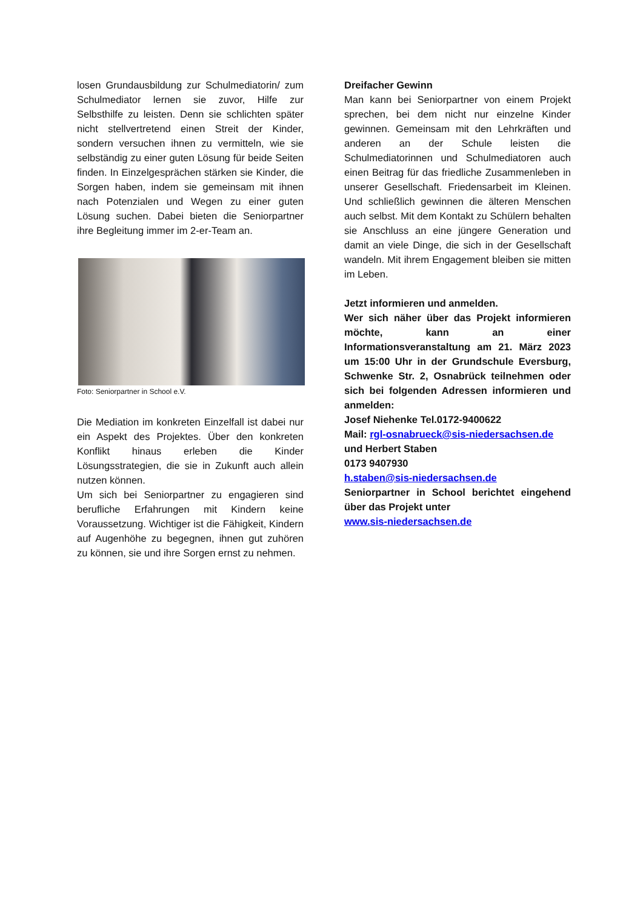losen Grundausbildung zur Schulmediatorin/ zum Schulmediator lernen sie zuvor, Hilfe zur Selbsthilfe zu leisten. Denn sie schlichten später nicht stellvertretend einen Streit der Kinder, sondern versuchen ihnen zu vermitteln, wie sie selbständig zu einer guten Lösung für beide Seiten finden. In Einzelgesprächen stärken sie Kinder, die Sorgen haben, indem sie gemeinsam mit ihnen nach Potenzialen und Wegen zu einer guten Lösung suchen. Dabei bieten die Seniorpartner ihre Begleitung immer im 2-er-Team an.
Foto: Seniorpartner in School e.V.
Die Mediation im konkreten Einzelfall ist dabei nur ein Aspekt des Projektes. Über den konkreten Konflikt hinaus erleben die Kinder Lösungsstrategien, die sie in Zukunft auch allein nutzen können.
Um sich bei Seniorpartner zu engagieren sind berufliche Erfahrungen mit Kindern keine Voraussetzung. Wichtiger ist die Fähigkeit, Kindern auf Augenhöhe zu begegnen, ihnen gut zuhören zu können, sie und ihre Sorgen ernst zu nehmen.
Dreifacher Gewinn
Man kann bei Seniorpartner von einem Projekt sprechen, bei dem nicht nur einzelne Kinder gewinnen. Gemeinsam mit den Lehrkräften und anderen an der Schule leisten die Schulmediatorinnen und Schulmediatoren auch einen Beitrag für das friedliche Zusammenleben in unserer Gesellschaft. Friedensarbeit im Kleinen. Und schließlich gewinnen die älteren Menschen auch selbst. Mit dem Kontakt zu Schülern behalten sie Anschluss an eine jüngere Generation und damit an viele Dinge, die sich in der Gesellschaft wandeln. Mit ihrem Engagement bleiben sie mitten im Leben.
Jetzt informieren und anmelden.
Wer sich näher über das Projekt informieren möchte, kann an einer Informationsveranstaltung am 21. März 2023 um 15:00 Uhr in der Grundschule Eversburg, Schwenke Str. 2, Osnabrück teilnehmen oder sich bei folgenden Adressen informieren und anmelden:
Josef Niehenke Tel.0172-9400622
Mail: rgl-osnabrueck@sis-niedersachsen.de
und Herbert Staben
0173 9407930
h.staben@sis-niedersachsen.de
Seniorpartner in School berichtet eingehend über das Projekt unter
www.sis-niedersachsen.de